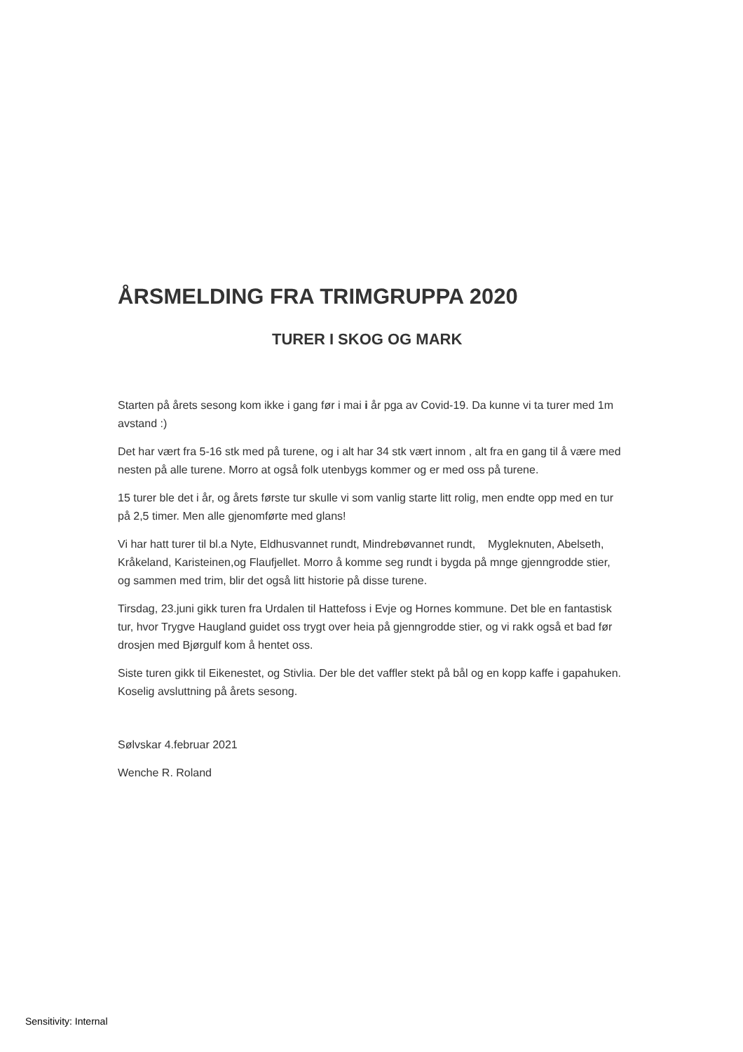ÅRSMELDING FRA TRIMGRUPPA 2020
TURER I SKOG OG MARK
Starten på årets sesong kom ikke i gang før i mai i år pga av Covid-19. Da kunne vi ta turer med 1m avstand :)
Det har vært fra 5-16 stk med på turene, og i alt har 34 stk vært innom , alt fra en gang til å være med nesten på alle turene. Morro at også folk utenbygs kommer og er med oss på turene.
15 turer ble det i år, og årets første tur skulle vi som vanlig starte litt rolig, men endte opp med en tur på 2,5 timer. Men alle gjenomførte med glans!
Vi har hatt turer til bl.a Nyte, Eldhusvannet rundt, Mindrebøvannet rundt, Mygleknuten, Abelseth, Kråkeland, Karisteinen,og Flaufjellet. Morro å komme seg rundt i bygda på mnge gjenngrodde stier, og sammen med trim, blir det også litt historie på disse turene.
Tirsdag, 23.juni gikk turen fra Urdalen til Hattefoss i Evje og Hornes kommune. Det ble en fantastisk tur, hvor Trygve Haugland guidet oss trygt over heia på gjenngrodde stier, og vi rakk også et bad før drosjen med Bjørgulf kom å hentet oss.
Siste turen gikk til Eikenestet, og Stivlia. Der ble det vaffler stekt på bål og en kopp kaffe i gapahuken. Koselig avsluttning på årets sesong.
Sølvskar 4.februar 2021
Wenche R. Roland
Sensitivity: Internal